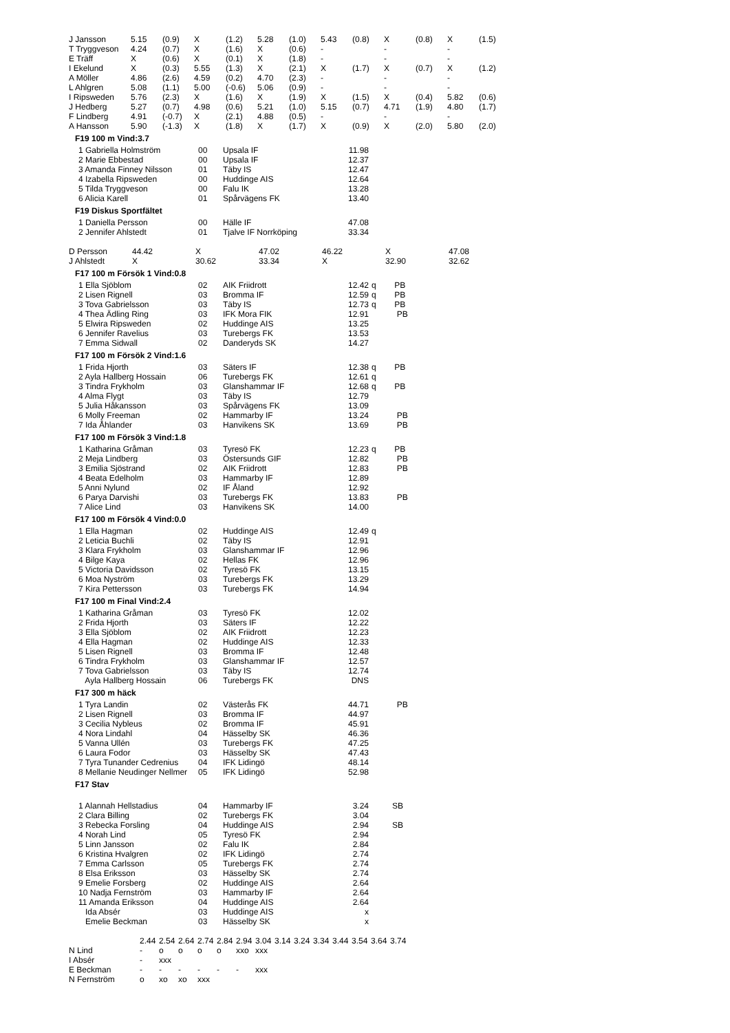| J Jansson | 5.15 | (0.9) | X | (1.2) | 5.28 | (1.0) | 5.43 | (0.8) | X | (0.8) | X | (1.5) |
| T Tryggveson | 4.24 | (0.7) | X | (1.6) | X | (0.6) | - | | - | | - | |
| E Träff | X | (0.6) | X | (0.1) | X | (1.8) | - | | - | | - | |
| I Ekelund | X | (0.3) | 5.55 | (1.3) | X | (2.1) | X | (1.7) | X | (0.7) | X | (1.2) |
| A Möller | 4.86 | (2.6) | 4.59 | (0.2) | 4.70 | (2.3) | - | | - | | - | |
| L Ahlgren | 5.08 | (1.1) | 5.00 | (-0.6) | 5.06 | (0.9) | - | | - | | - | |
| I Ripsweden | 5.76 | (2.3) | X | (1.6) | X | (1.9) | X | (1.5) | X | (0.4) | 5.82 | (0.6) |
| J Hedberg | 5.27 | (0.7) | 4.98 | (0.6) | 5.21 | (1.0) | 5.15 | (0.7) | 4.71 | (1.9) | 4.80 | (1.7) |
| F Lindberg | 4.91 | (-0.7) | X | (2.1) | 4.88 | (0.5) | - | | - | | - | |
| A Hansson | 5.90 | (-1.3) | X | (1.8) | X | (1.7) | X | (0.9) | X | (2.0) | 5.80 | (2.0) |
F19 100 m Vind:3.7
| 1 Gabriella Holmström | 00 | Upsala IF | 11.98 | |
| 2 Marie Ebbestad | 00 | Upsala IF | 12.37 | |
| 3 Amanda Finney Nilsson | 01 | Täby IS | 12.47 | |
| 4 Izabella Ripsweden | 00 | Huddinge AIS | 12.64 | |
| 5 Tilda Tryggveson | 00 | Falu IK | 13.28 | |
| 6 Alicia Karell | 01 | Spårvägens FK | 13.40 | |
F19 Diskus Sportfältet
| 1 Daniella Persson | 00 | Hälle IF | 47.08 | |
| 2 Jennifer Ahlstedt | 01 | Tjalve IF Norrköping | 33.34 | |
| D Persson | 44.42 | X | 47.02 | 46.22 | X | 47.08 |
| J Ahlstedt | X | 30.62 | 33.34 | X | 32.90 | 32.62 |
F17 100 m Försök 1 Vind:0.8
| 1 Ella Sjöblom | 02 | AIK Friidrott | 12.42 | q PB |
| 2 Lisen Rignell | 03 | Bromma IF | 12.59 | q PB |
| 3 Tova Gabrielsson | 03 | Täby IS | 12.73 | q PB |
| 4 Thea Ädling Ring | 03 | IFK Mora FIK | 12.91 | PB |
| 5 Elwira Ripsweden | 02 | Huddinge AIS | 13.25 | |
| 6 Jennifer Ravelius | 03 | Turebergs FK | 13.53 | |
| 7 Emma Sidwall | 02 | Danderyds SK | 14.27 | |
F17 100 m Försök 2 Vind:1.6
| 1 Frida Hjorth | 03 | Säters IF | 12.38 | q PB |
| 2 Ayla Hallberg Hossain | 06 | Turebergs FK | 12.61 | q |
| 3 Tindra Frykholm | 03 | Glanshammar IF | 12.68 | q PB |
| 4 Alma Flygt | 03 | Täby IS | 12.79 | |
| 5 Julia Håkansson | 03 | Spårvägens FK | 13.09 | |
| 6 Molly Freeman | 02 | Hammarby IF | 13.24 | PB |
| 7 Ida Åhlander | 03 | Hanvikens SK | 13.69 | PB |
F17 100 m Försök 3 Vind:1.8
| 1 Katharina Gråman | 03 | Tyresö FK | 12.23 | q PB |
| 2 Meja Lindberg | 03 | Östersunds GIF | 12.82 | PB |
| 3 Emilia Sjöstrand | 02 | AIK Friidrott | 12.83 | PB |
| 4 Beata Edelholm | 03 | Hammarby IF | 12.89 | |
| 5 Anni Nylund | 02 | IF Åland | 12.92 | |
| 6 Parya Darvishi | 03 | Turebergs FK | 13.83 | PB |
| 7 Alice Lind | 03 | Hanvikens SK | 14.00 | |
F17 100 m Försök 4 Vind:0.0
| 1 Ella Hagman | 02 | Huddinge AIS | 12.49 | q |
| 2 Leticia Buchli | 02 | Täby IS | 12.91 | |
| 3 Klara Frykholm | 03 | Glanshammar IF | 12.96 | |
| 4 Bilge Kaya | 02 | Hellas FK | 12.96 | |
| 5 Victoria Davidsson | 02 | Tyresö FK | 13.15 | |
| 6 Moa Nyström | 03 | Turebergs FK | 13.29 | |
| 7 Kira Pettersson | 03 | Turebergs FK | 14.94 | |
F17 100 m Final Vind:2.4
| 1 Katharina Gråman | 03 | Tyresö FK | 12.02 | |
| 2 Frida Hjorth | 03 | Säters IF | 12.22 | |
| 3 Ella Sjöblom | 02 | AIK Friidrott | 12.23 | |
| 4 Ella Hagman | 02 | Huddinge AIS | 12.33 | |
| 5 Lisen Rignell | 03 | Bromma IF | 12.48 | |
| 6 Tindra Frykholm | 03 | Glanshammar IF | 12.57 | |
| 7 Tova Gabrielsson | 03 | Täby IS | 12.74 | |
| Ayla Hallberg Hossain | 06 | Turebergs FK | DNS | |
F17 300 m häck
| 1 Tyra Landin | 02 | Västerås FK | 44.71 | PB |
| 2 Lisen Rignell | 03 | Bromma IF | 44.97 | |
| 3 Cecilia Nybleus | 02 | Bromma IF | 45.91 | |
| 4 Nora Lindahl | 04 | Hässelby SK | 46.36 | |
| 5 Vanna Ullén | 03 | Turebergs FK | 47.25 | |
| 6 Laura Fodor | 03 | Hässelby SK | 47.43 | |
| 7 Tyra Tunander Cedrenius | 04 | IFK Lidingö | 48.14 | |
| 8 Mellanie Neudinger Nellmer | 05 | IFK Lidingö | 52.98 | |
F17 Stav
| 1 Alannah Hellstadius | 04 | Hammarby IF | 3.24 | SB |
| 2 Clara Billing | 02 | Turebergs FK | 3.04 | |
| 3 Rebecka Forsling | 04 | Huddinge AIS | 2.94 | SB |
| 4 Norah Lind | 05 | Tyresö FK | 2.94 | |
| 5 Linn Jansson | 02 | Falu IK | 2.84 | |
| 6 Kristina Hvalgren | 02 | IFK Lidingö | 2.74 | |
| 7 Emma Carlsson | 05 | Turebergs FK | 2.74 | |
| 8 Elsa Eriksson | 03 | Hässelby SK | 2.74 | |
| 9 Emelie Forsberg | 02 | Huddinge AIS | 2.64 | |
| 10 Nadja Fernström | 03 | Hammarby IF | 2.64 | |
| 11 Amanda Eriksson | 04 | Huddinge AIS | 2.64 | |
| Ida Absér | 03 | Huddinge AIS | x | |
| Emelie Beckman | 03 | Hässelby SK | x | |
| | 2.44 | 2.54 | 2.64 | 2.74 | 2.84 | 2.94 | 3.04 | 3.14 | 3.24 | 3.34 | 3.44 | 3.54 | 3.64 | 3.74 |
| N Lind | - | o | o | o | o | xxo | xxx | | | | | | | |
| I Absér | - | xxx | | | | | | | | | | | | |
| E Beckman | - | - | - | - | - | - | xxx | | | | | | | |
| N Fernström | o | xo | xo | xxx | | | | | | | | | | |